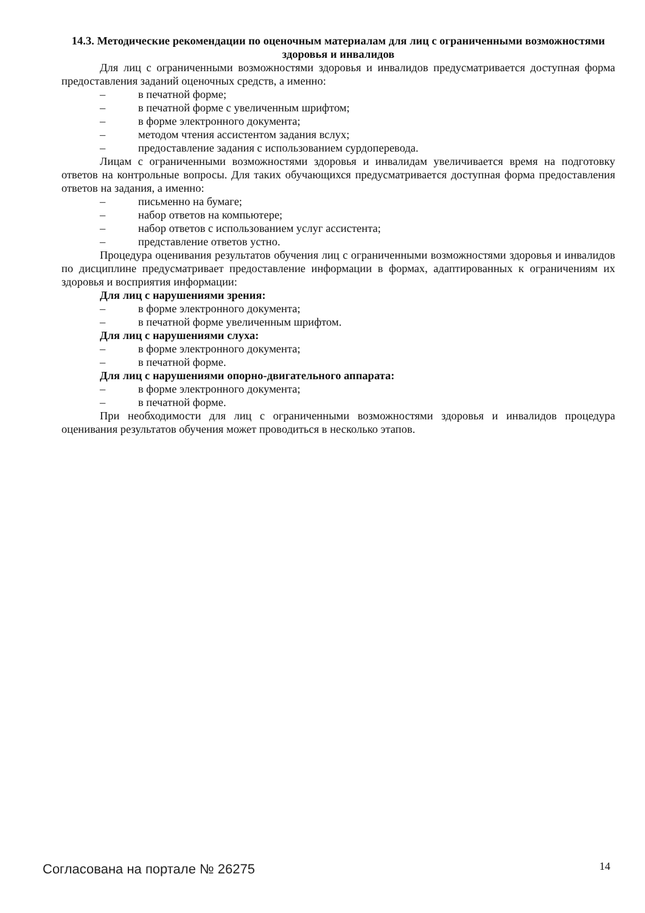14.3. Методические рекомендации по оценочным материалам для лиц с ограниченными возможностями здоровья и инвалидов
Для лиц с ограниченными возможностями здоровья и инвалидов предусматривается доступная форма предоставления заданий оценочных средств, а именно:
– в печатной форме;
– в печатной форме с увеличенным шрифтом;
– в форме электронного документа;
– методом чтения ассистентом задания вслух;
– предоставление задания с использованием сурдоперевода.
Лицам с ограниченными возможностями здоровья и инвалидам увеличивается время на подготовку ответов на контрольные вопросы. Для таких обучающихся предусматривается доступная форма предоставления ответов на задания, а именно:
– письменно на бумаге;
– набор ответов на компьютере;
– набор ответов с использованием услуг ассистента;
– представление ответов устно.
Процедура оценивания результатов обучения лиц с ограниченными возможностями здоровья и инвалидов по дисциплине предусматривает предоставление информации в формах, адаптированных к ограничениям их здоровья и восприятия информации:
Для лиц с нарушениями зрения:
– в форме электронного документа;
– в печатной форме увеличенным шрифтом.
Для лиц с нарушениями слуха:
– в форме электронного документа;
– в печатной форме.
Для лиц с нарушениями опорно-двигательного аппарата:
– в форме электронного документа;
– в печатной форме.
При необходимости для лиц с ограниченными возможностями здоровья и инвалидов процедура оценивания результатов обучения может проводиться в несколько этапов.
Согласована на портале № 26275 14